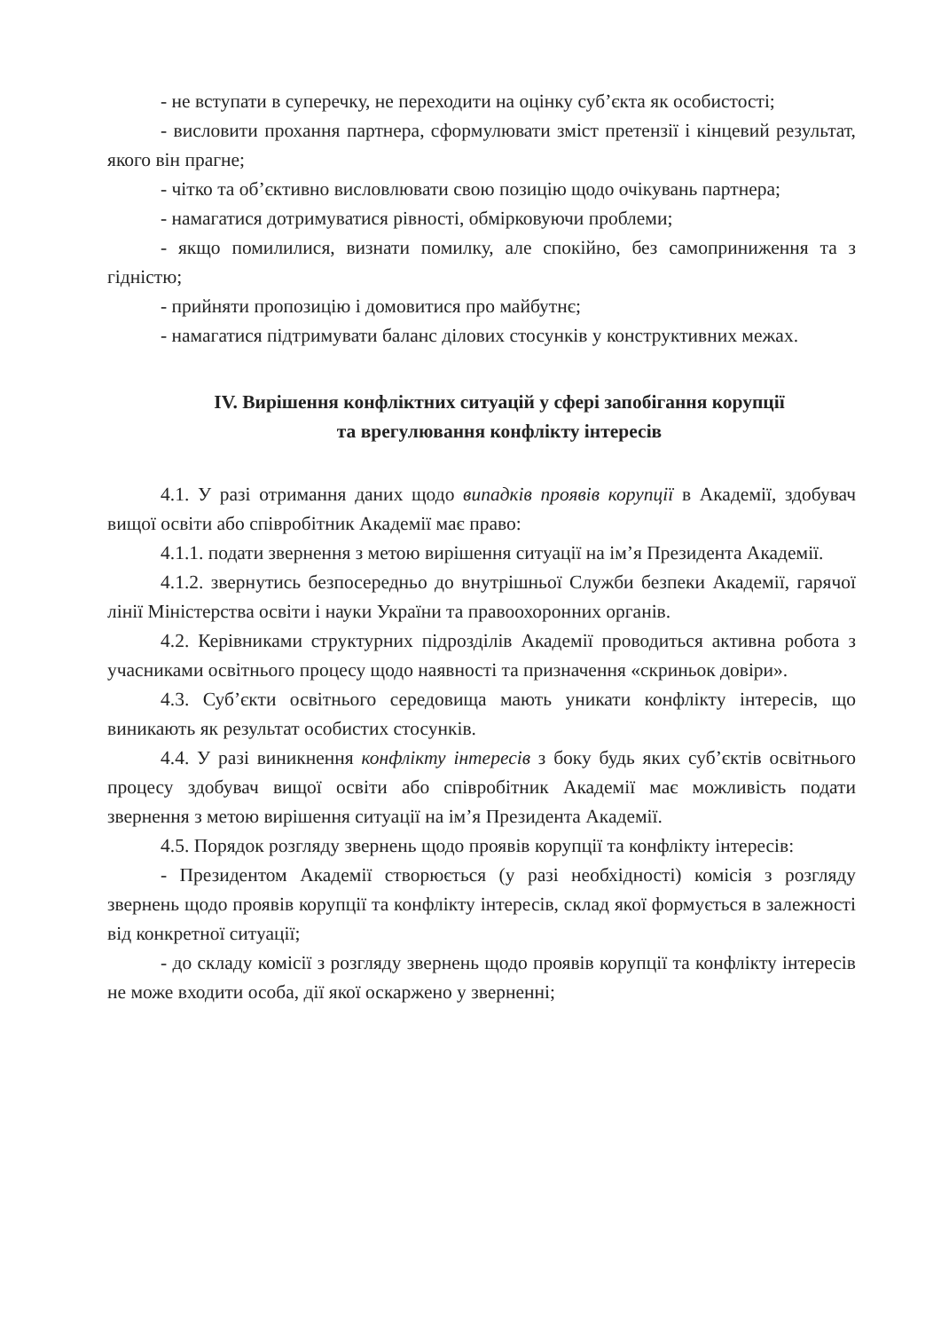- не вступати в суперечку, не переходити на оцінку суб’єкта як особистості;
- висловити прохання партнера, сформулювати зміст претензії і кінцевий результат, якого він прагне;
- чітко та об’єктивно висловлювати свою позицію щодо очікувань партнера;
- намагатися дотримуватися рівності, обмірковуючи проблеми;
- якщо помилилися, визнати помилку, але спокійно, без самоприниження та з гідністю;
- прийняти пропозицію і домовитися про майбутнє;
- намагатися підтримувати баланс ділових стосунків у конструктивних межах.
IV. Вирішення конфліктних ситуацій у сфері запобігання корупції
та врегулювання конфлікту інтересів
4.1. У разі отримання даних щодо випадків проявів корупції в Академії, здобувач вищої освіти або співробітник Академії має право:
4.1.1. подати звернення з метою вирішення ситуації на ім’я Президента Академії.
4.1.2. звернутись безпосередньо до внутрішньої Служби безпеки Академії, гарячої лінії Міністерства освіти і науки України та правоохоронних органів.
4.2. Керівниками структурних підрозділів Академії проводиться активна робота з учасниками освітнього процесу щодо наявності та призначення «скриньок довіри».
4.3. Суб’єкти освітнього середовища мають уникати конфлікту інтересів, що виникають як результат особистих стосунків.
4.4. У разі виникнення конфлікту інтересів з боку будь яких суб’єктів освітнього процесу здобувач вищої освіти або співробітник Академії має можливість подати звернення з метою вирішення ситуації на ім’я Президента Академії.
4.5. Порядок розгляду звернень щодо проявів корупції та конфлікту інтересів:
- Президентом Академії створюється (у разі необхідності) комісія з розгляду звернень щодо проявів корупції та конфлікту інтересів, склад якої формується в залежності від конкретної ситуації;
- до складу комісії з розгляду звернень щодо проявів корупції та конфлікту інтересів не може входити особа, дії якої оскаржено у зверненні;